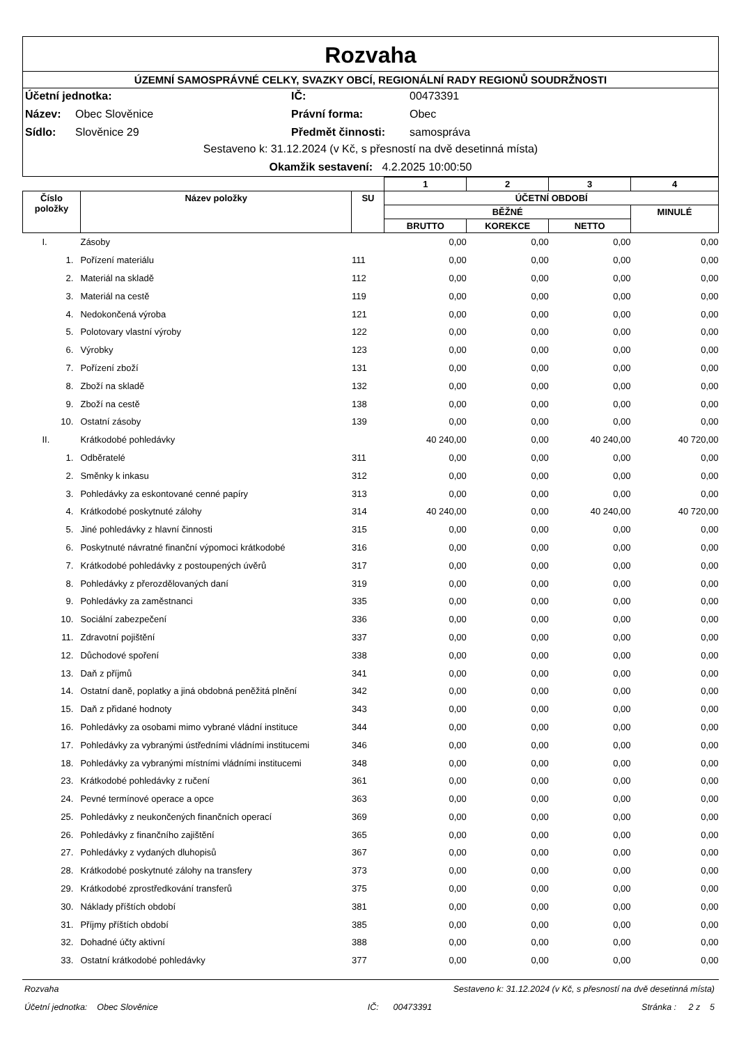Rozvaha
ÚZEMNÍ SAMOSPRÁVNÉ CELKY, SVAZKY OBCÍ, REGIONÁLNÍ RADY REGIONŮ SOUDRŽNOSTI
Účetní jednotka: IČ: 00473391 Název: Obec Slověnice Právní forma: Obec Sídlo: Slověnice 29 Předmět činnosti: samospráva
Sestaveno k: 31.12.2024 (v Kč, s přesností na dvě desetinná místa)
Okamžik sestavení: 4.2.2025 10:00:50
| | | | 1 | 2 | 3 | 4 |
| Číslo položky | Název položky | SU | ÚČETNÍ OBDOBÍ | | | |
| | | | BĚŽNÉ | | | MINULÉ |
| | | | BRUTTO | KOREKCE | NETTO | |
| I. | Zásoby | | 0,00 | 0,00 | 0,00 | 0,00 |
| 1. | Pořízení materiálu | 111 | 0,00 | 0,00 | 0,00 | 0,00 |
| 2. | Materiál na skladě | 112 | 0,00 | 0,00 | 0,00 | 0,00 |
| 3. | Materiál na cestě | 119 | 0,00 | 0,00 | 0,00 | 0,00 |
| 4. | Nedokončená výroba | 121 | 0,00 | 0,00 | 0,00 | 0,00 |
| 5. | Polotovary vlastní výroby | 122 | 0,00 | 0,00 | 0,00 | 0,00 |
| 6. | Výrobky | 123 | 0,00 | 0,00 | 0,00 | 0,00 |
| 7. | Pořízení zboží | 131 | 0,00 | 0,00 | 0,00 | 0,00 |
| 8. | Zboží na skladě | 132 | 0,00 | 0,00 | 0,00 | 0,00 |
| 9. | Zboží na cestě | 138 | 0,00 | 0,00 | 0,00 | 0,00 |
| 10. | Ostatní zásoby | 139 | 0,00 | 0,00 | 0,00 | 0,00 |
| II. | Krátkodobé pohledávky | | 40 240,00 | 0,00 | 40 240,00 | 40 720,00 |
| 1. | Odběratelé | 311 | 0,00 | 0,00 | 0,00 | 0,00 |
| 2. | Směnky k inkasu | 312 | 0,00 | 0,00 | 0,00 | 0,00 |
| 3. | Pohledávky za eskontované cenné papíry | 313 | 0,00 | 0,00 | 0,00 | 0,00 |
| 4. | Krátkodobé poskytnuté zálohy | 314 | 40 240,00 | 0,00 | 40 240,00 | 40 720,00 |
| 5. | Jiné pohledávky z hlavní činnosti | 315 | 0,00 | 0,00 | 0,00 | 0,00 |
| 6. | Poskytnuté návratné finanční výpomoci krátkodobé | 316 | 0,00 | 0,00 | 0,00 | 0,00 |
| 7. | Krátkodobé pohledávky z postoupených úvěrů | 317 | 0,00 | 0,00 | 0,00 | 0,00 |
| 8. | Pohledávky z přerozdělovaných daní | 319 | 0,00 | 0,00 | 0,00 | 0,00 |
| 9. | Pohledávky za zaměstnanci | 335 | 0,00 | 0,00 | 0,00 | 0,00 |
| 10. | Sociální zabezpečení | 336 | 0,00 | 0,00 | 0,00 | 0,00 |
| 11. | Zdravotní pojištění | 337 | 0,00 | 0,00 | 0,00 | 0,00 |
| 12. | Důchodové spoření | 338 | 0,00 | 0,00 | 0,00 | 0,00 |
| 13. | Daň z příjmů | 341 | 0,00 | 0,00 | 0,00 | 0,00 |
| 14. | Ostatní daně, poplatky a jiná obdobná peněžitá plnění | 342 | 0,00 | 0,00 | 0,00 | 0,00 |
| 15. | Daň z přidané hodnoty | 343 | 0,00 | 0,00 | 0,00 | 0,00 |
| 16. | Pohledávky za osobami mimo vybrané vládní instituce | 344 | 0,00 | 0,00 | 0,00 | 0,00 |
| 17. | Pohledávky za vybranými ústředními vládními institucemi | 346 | 0,00 | 0,00 | 0,00 | 0,00 |
| 18. | Pohledávky za vybranými místními vládními institucemi | 348 | 0,00 | 0,00 | 0,00 | 0,00 |
| 23. | Krátkodobé pohledávky z ručení | 361 | 0,00 | 0,00 | 0,00 | 0,00 |
| 24. | Pevné termínové operace a opce | 363 | 0,00 | 0,00 | 0,00 | 0,00 |
| 25. | Pohledávky z neukončených finančních operací | 369 | 0,00 | 0,00 | 0,00 | 0,00 |
| 26. | Pohledávky z finančního zajištění | 365 | 0,00 | 0,00 | 0,00 | 0,00 |
| 27. | Pohledávky z vydaných dluhopisů | 367 | 0,00 | 0,00 | 0,00 | 0,00 |
| 28. | Krátkodobé poskytnuté zálohy na transfery | 373 | 0,00 | 0,00 | 0,00 | 0,00 |
| 29. | Krátkodobé zprostředkování transferů | 375 | 0,00 | 0,00 | 0,00 | 0,00 |
| 30. | Náklady příštích období | 381 | 0,00 | 0,00 | 0,00 | 0,00 |
| 31. | Příjmy příštích období | 385 | 0,00 | 0,00 | 0,00 | 0,00 |
| 32. | Dohadné účty aktivní | 388 | 0,00 | 0,00 | 0,00 | 0,00 |
| 33. | Ostatní krátkodobé pohledávky | 377 | 0,00 | 0,00 | 0,00 | 0,00 |
Rozvaha Sestaveno k: 31.12.2024 (v Kč, s přesností na dvě desetinná místa)
Účetní jednotka: Obec Slověnice IČ: 00473391 Stránka : 2 z 5